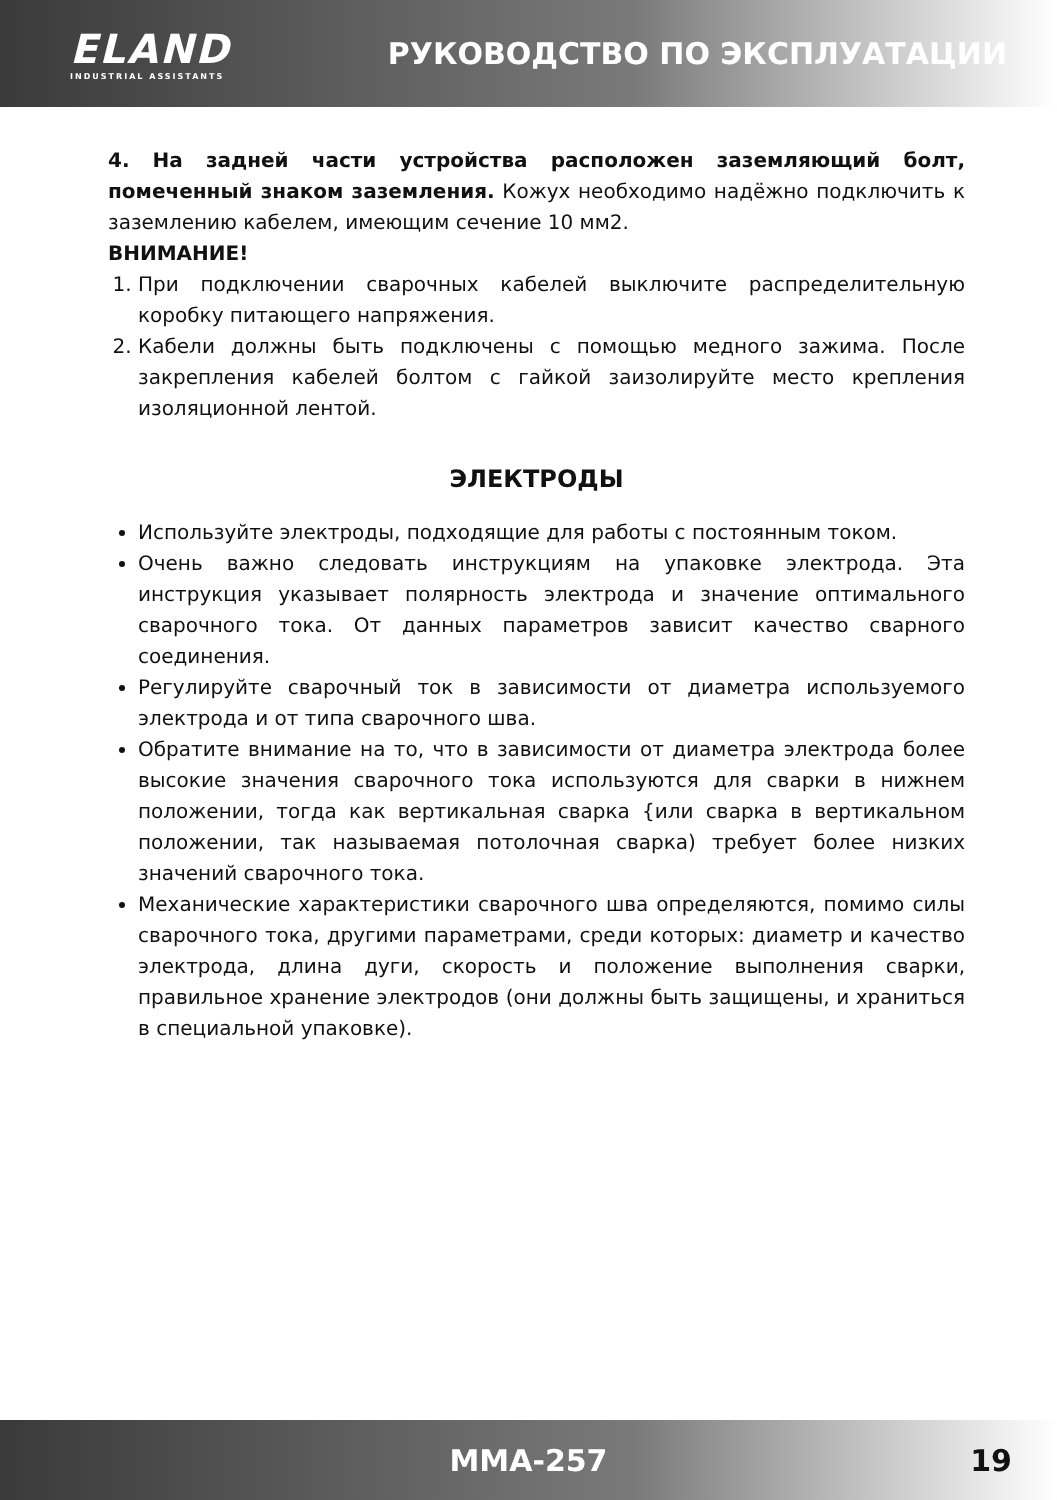ELAND
INDUSTRIAL ASSISTANTS
РУКОВОДСТВО ПО ЭКСПЛУАТАЦИИ
4. На задней части устройства расположен заземляющий болт, помеченный знаком заземления. Кожух необходимо надёжно подключить к заземлению кабелем, имеющим сечение 10 мм2.
ВНИМАНИЕ!
1. При подключении сварочных кабелей выключите распределительную коробку питающего напряжения.
2. Кабели должны быть подключены с помощью медного зажима. После закрепления кабелей болтом с гайкой заизолируйте место крепления изоляционной лентой.
ЭЛЕКТРОДЫ
Используйте электроды, подходящие для работы с постоянным током.
Очень важно следовать инструкциям на упаковке электрода. Эта инструкция указывает полярность электрода и значение оптимального сварочного тока. От данных параметров зависит качество сварного соединения.
Регулируйте сварочный ток в зависимости от диаметра используемого электрода и от типа сварочного шва.
Обратите внимание на то, что в зависимости от диаметра электрода более высокие значения сварочного тока используются для сварки в нижнем положении, тогда как вертикальная сварка {или сварка в вертикальном положении, так называемая потолочная сварка) требует более низких значений сварочного тока.
Механические характеристики сварочного шва определяются, помимо силы сварочного тока, другими параметрами, среди которых: диаметр и качество электрода, длина дуги, скорость и положение выполнения сварки, правильное хранение электродов (они должны быть защищены, и храниться в специальной упаковке).
MMA-257 19